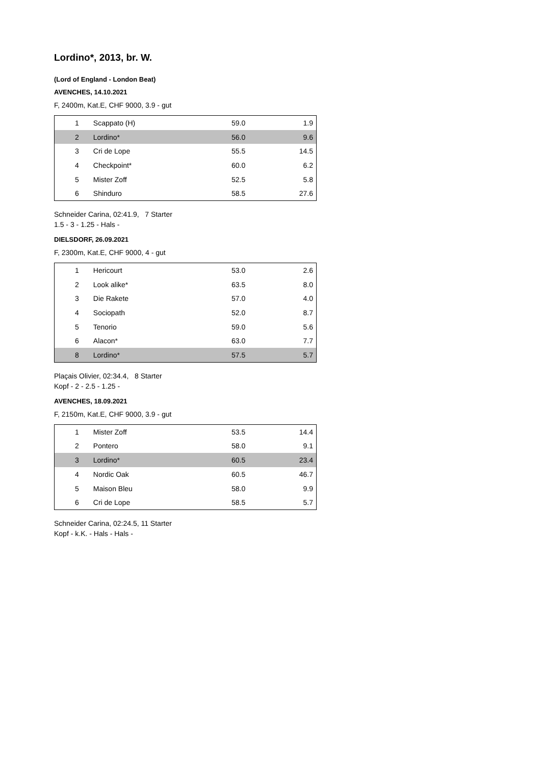Lordino*, 2013, br. W.
(Lord of England - London Beat)
AVENCHES, 14.10.2021
F, 2400m, Kat.E, CHF 9000, 3.9 - gut
| 1 | Scappato (H) | 59.0 | 1.9 |
| 2 | Lordino* | 56.0 | 9.6 |
| 3 | Cri de Lope | 55.5 | 14.5 |
| 4 | Checkpoint* | 60.0 | 6.2 |
| 5 | Mister Zoff | 52.5 | 5.8 |
| 6 | Shinduro | 58.5 | 27.6 |
Schneider Carina, 02:41.9, 7 Starter
1.5 - 3 - 1.25 - Hals -
DIELSDORF, 26.09.2021
F, 2300m, Kat.E, CHF 9000, 4 - gut
| 1 | Hericourt | 53.0 | 2.6 |
| 2 | Look alike* | 63.5 | 8.0 |
| 3 | Die Rakete | 57.0 | 4.0 |
| 4 | Sociopath | 52.0 | 8.7 |
| 5 | Tenorio | 59.0 | 5.6 |
| 6 | Alacon* | 63.0 | 7.7 |
| 8 | Lordino* | 57.5 | 5.7 |
Plaçais Olivier, 02:34.4, 8 Starter
Kopf - 2 - 2.5 - 1.25 -
AVENCHES, 18.09.2021
F, 2150m, Kat.E, CHF 9000, 3.9 - gut
| 1 | Mister Zoff | 53.5 | 14.4 |
| 2 | Pontero | 58.0 | 9.1 |
| 3 | Lordino* | 60.5 | 23.4 |
| 4 | Nordic Oak | 60.5 | 46.7 |
| 5 | Maison Bleu | 58.0 | 9.9 |
| 6 | Cri de Lope | 58.5 | 5.7 |
Schneider Carina, 02:24.5, 11 Starter
Kopf - k.K. - Hals - Hals -